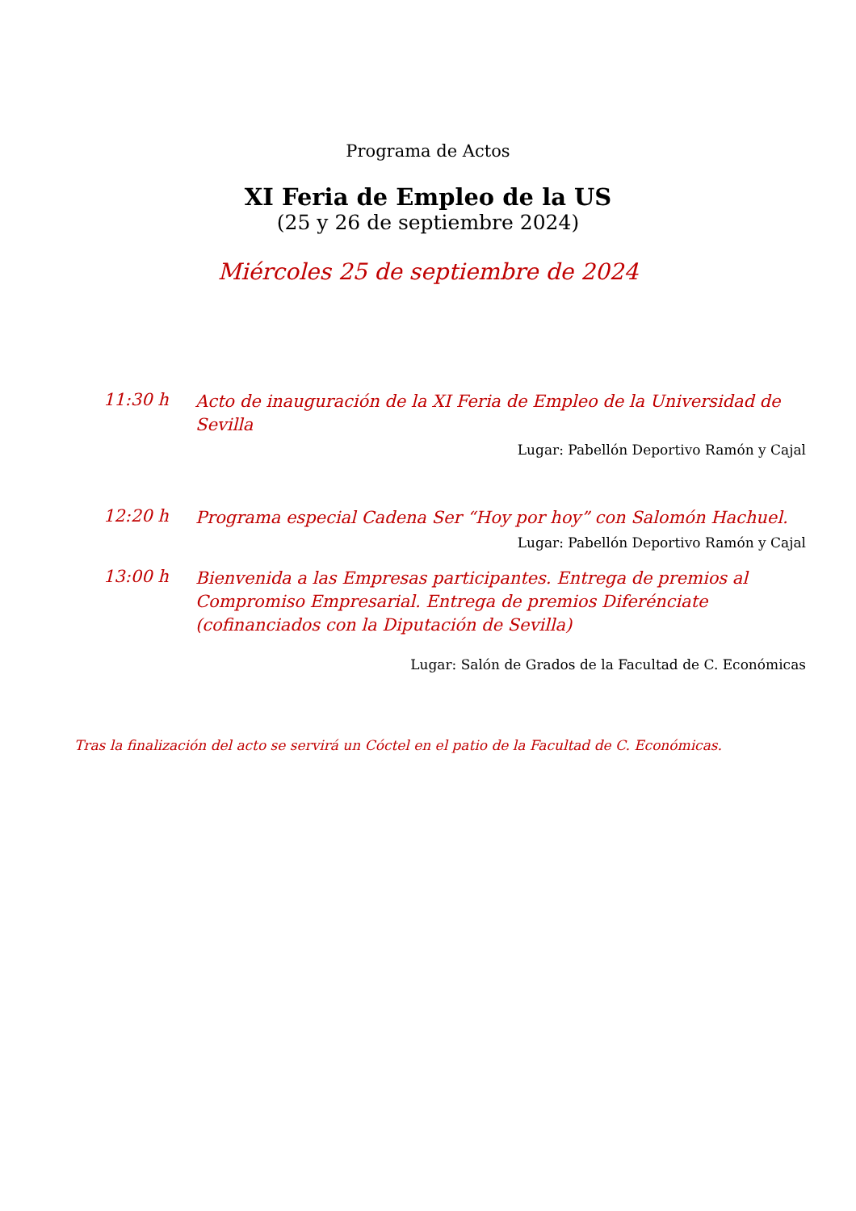Programa de Actos
XI Feria de Empleo de la US
(25 y 26 de septiembre 2024)
Miércoles 25 de septiembre de 2024
11:30 h
Acto de inauguración de la XI Feria de Empleo de la Universidad de Sevilla
Lugar: Pabellón Deportivo Ramón y Cajal
12:20 h
Programa especial Cadena Ser “Hoy por hoy” con Salomón Hachuel.
Lugar: Pabellón Deportivo Ramón y Cajal
13:00 h
Bienvenida a las Empresas participantes. Entrega de premios al Compromiso Empresarial. Entrega de premios Diferénciate (cofinanciados con la Diputación de Sevilla)
Lugar: Salón de Grados de la Facultad de C. Económicas
Tras la finalización del acto se servirá un Cóctel en el patio de la Facultad de C. Económicas.